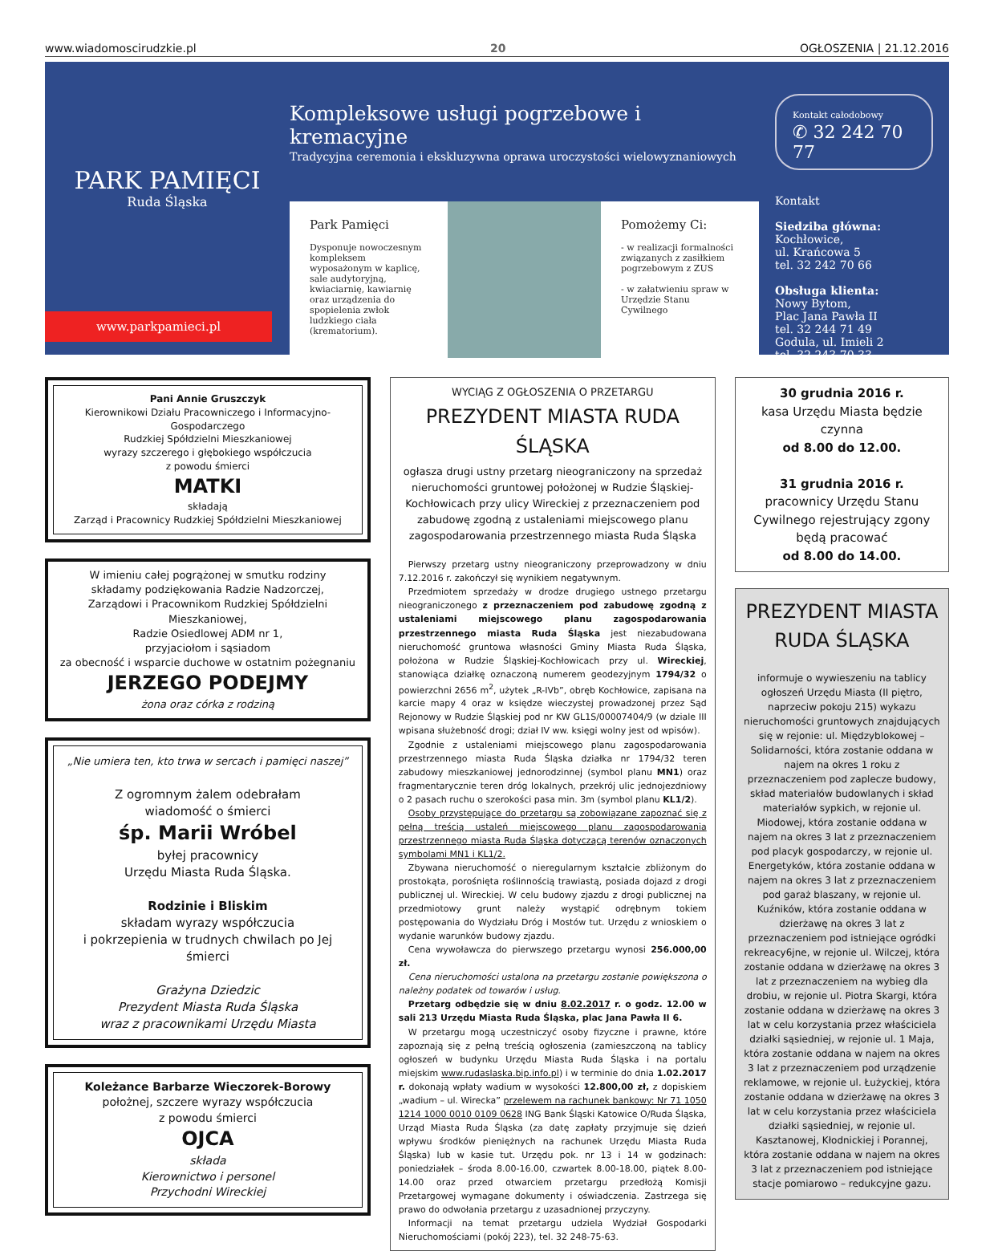www.wiadomoscirudzkie.pl 20 OGŁOSZENIA | 21.12.2016
PARK PAMIĘCI
Ruda Śląska
www.parkpamieci.pl
Kompleksowe usługi pogrzebowe i kremacyjne
Tradycyjna ceremonia i ekskluzywna oprawa uroczystości wielowyznaniowych
Park Pamięci
Dysponuje nowoczesnym kompleksem wyposażonym w kaplicę, sale audytoryjną, kwiaciarnię, kawiarnię oraz urządzenia do spopielenia zwłok ludzkiego ciała (krematorium).
Pomożemy Ci:
- w realizacji formalności związanych z zasiłkiem pogrzebowym z ZUS
- w załatwieniu spraw w Urzędzie Stanu Cywilnego
Kontakt całodobowy
✆ 32 242 70 77
Kontakt
Siedziba główna:
Kochłowice,
ul. Krańcowa 5
tel. 32 242 70 66
Obsługa klienta:
Nowy Bytom,
Plac Jana Pawła II
tel. 32 244 71 49
Godula, ul. Imieli 2
tel. 32 243 70 33
Pani Annie Gruszczyk
Kierownikowi Działu Pracowniczego i Informacyjno-Gospodarczego
Rudzkiej Spółdzielni Mieszkaniowej
wyrazy szczerego i głębokiego współczucia
z powodu śmierci
MATKI
składają
Zarząd i Pracownicy Rudzkiej Spółdzielni Mieszkaniowej
W imieniu całej pogrążonej w smutku rodziny
składamy podziękowania Radzie Nadzorczej,
Zarządowi i Pracownikom Rudzkiej Spółdzielni Mieszkaniowej,
Radzie Osiedlowej ADM nr 1,
przyjaciołom i sąsiadom
za obecność i wsparcie duchowe w ostatnim pożegnaniu
JERZEGO PODEJMY
żona oraz córka z rodziną
„Nie umiera ten, kto trwa w sercach i pamięci naszej”
Z ogromnym żalem odebrałam
wiadomość o śmierci
śp. Marii Wróbel
byłej pracownicy
Urzędu Miasta Ruda Śląska.
Rodzinie i Bliskim
składam wyrazy współczucia
i pokrzepienia w trudnych chwilach po Jej śmierci
Grażyna Dziedzic
Prezydent Miasta Ruda Śląska
wraz z pracownikami Urzędu Miasta
Koleżance Barbarze Wieczorek-Borowy
położnej, szczere wyrazy współczucia
z powodu śmierci
OJCA
składa
Kierownictwo i personel
Przychodni Wireckiej
WYCIĄG Z OGŁOSZENIA O PRZETARGU
PREZYDENT MIASTA RUDA ŚLĄSKA
ogłasza drugi ustny przetarg nieograniczony na sprzedaż nieruchomości gruntowej położonej w Rudzie Śląskiej-Kochłowicach przy ulicy Wireckiej z przeznaczeniem pod zabudowę zgodną z ustaleniami miejscowego planu zagospodarowania przestrzennego miasta Ruda Śląska
Pierwszy przetarg ustny nieograniczony przeprowadzony w dniu 7.12.2016 r. zakończył się wynikiem negatywnym.
Przedmiotem sprzedaży w drodze drugiego ustnego przetargu nieograniczonego z przeznaczeniem pod zabudowę zgodną z ustaleniami miejscowego planu zagospodarowania przestrzennego miasta Ruda Śląska jest niezabudowana nieruchomość gruntowa własności Gminy Miasta Ruda Śląska, położona w Rudzie Śląskiej-Kochłowicach przy ul. Wireckiej, stanowiąca działkę oznaczoną numerem geodezyjnym 1794/32 o powierzchni 2656 m<sup>2</sup>, użytek „R-IVb”, obręb Kochłowice, zapisana na karcie mapy 4 oraz w księdze wieczystej prowadzonej przez Sąd Rejonowy w Rudzie Śląskiej pod nr KW GL1S/00007404/9 (w dziale III wpisana służebność drogi; dział IV ww. księgi wolny jest od wpisów).
Zgodnie z ustaleniami miejscowego planu zagospodarowania przestrzennego miasta Ruda Śląska działka nr 1794/32 teren zabudowy mieszkaniowej jednorodzinnej (symbol planu MN1) oraz fragmentarycznie teren dróg lokalnych, przekrój ulic jednojezdniowy o 2 pasach ruchu o szerokości pasa min. 3m (symbol planu KL1/2).
Osoby przystępujące do przetargu są zobowiązane zapoznać się z pełną treścią ustaleń miejscowego planu zagospodarowania przestrzennego miasta Ruda Śląska dotyczącą terenów oznaczonych symbolami MN1 i KL1/2.
Zbywana nieruchomość o nieregularnym kształcie zbliżonym do prostokąta, porośnięta roślinnością trawiastą, posiada dojazd z drogi publicznej ul. Wireckiej. W celu budowy zjazdu z drogi publicznej na przedmiotowy grunt należy wystąpić odrębnym tokiem postępowania do Wydziału Dróg i Mostów tut. Urzędu z wnioskiem o wydanie warunków budowy zjazdu.
Cena wywoławcza do pierwszego przetargu wynosi 256.000,00 zł.
Cena nieruchomości ustalona na przetargu zostanie powiększona o należny podatek od towarów i usług.
Przetarg odbędzie się w dniu 8.02.2017 r. o godz. 12.00 w sali 213 Urzędu Miasta Ruda Śląska, plac Jana Pawła II 6.
W przetargu mogą uczestniczyć osoby fizyczne i prawne, które zapoznają się z pełną treścią ogłoszenia (zamieszczoną na tablicy ogłoszeń w budynku Urzędu Miasta Ruda Śląska i na portalu miejskim www.rudaslaska.bip.info.pl) i w terminie do dnia 1.02.2017 r. dokonają wpłaty wadium w wysokości 12.800,00 zł, z dopiskiem „wadium – ul. Wirecka” przelewem na rachunek bankowy: Nr 71 1050 1214 1000 0010 0109 0628 ING Bank Śląski Katowice O/Ruda Śląska, Urząd Miasta Ruda Śląska (za datę zapłaty przyjmuje się dzień wpływu środków pieniężnych na rachunek Urzędu Miasta Ruda Śląska) lub w kasie tut. Urzędu pok. nr 13 i 14 w godzinach: poniedziałek – środa 8.00-16.00, czwartek 8.00-18.00, piątek 8.00-14.00 oraz przed otwarciem przetargu przedłożą Komisji Przetargowej wymagane dokumenty i oświadczenia. Zastrzega się prawo do odwołania przetargu z uzasadnionej przyczyny.
Informacji na temat przetargu udziela Wydział Gospodarki Nieruchomościami (pokój 223), tel. 32 248-75-63.
30 grudnia 2016 r.
kasa Urzędu Miasta będzie czynna
od 8.00 do 12.00.
31 grudnia 2016 r.
pracownicy Urzędu Stanu Cywilnego rejestrujący zgony będą pracować
od 8.00 do 14.00.
PREZYDENT MIASTA RUDA ŚLĄSKA
informuje o wywieszeniu na tablicy ogłoszeń Urzędu Miasta (II piętro, naprzeciw pokoju 215) wykazu nieruchomości gruntowych znajdujących się w rejonie: ul. Międzyblokowej – Solidarności, która zostanie oddana w najem na okres 1 roku z przeznaczeniem pod zaplecze budowy, skład materiałów budowlanych i skład materiałów sypkich, w rejonie ul. Miodowej, która zostanie oddana w najem na okres 3 lat z przeznaczeniem pod placyk gospodarczy, w rejonie ul. Energetyków, która zostanie oddana w najem na okres 3 lat z przeznaczeniem pod garaż blaszany, w rejonie ul. Kuźników, która zostanie oddana w dzierżawę na okres 3 lat z przeznaczeniem pod istniejące ogródki rekreacy6jne, w rejonie ul. Wilczej, która zostanie oddana w dzierżawę na okres 3 lat z przeznaczeniem na wybieg dla drobiu, w rejonie ul. Piotra Skargi, która zostanie oddana w dzierżawę na okres 3 lat w celu korzystania przez właściciela działki sąsiedniej, w rejonie ul. 1 Maja, która zostanie oddana w najem na okres 3 lat z przeznaczeniem pod urządzenie reklamowe, w rejonie ul. Łużyckiej, która zostanie oddana w dzierżawę na okres 3 lat w celu korzystania przez właściciela działki sąsiedniej, w rejonie ul. Kasztanowej, Kłodnickiej i Porannej, która zostanie oddana w najem na okres 3 lat z przeznaczeniem pod istniejące stacje pomiarowo – redukcyjne gazu.